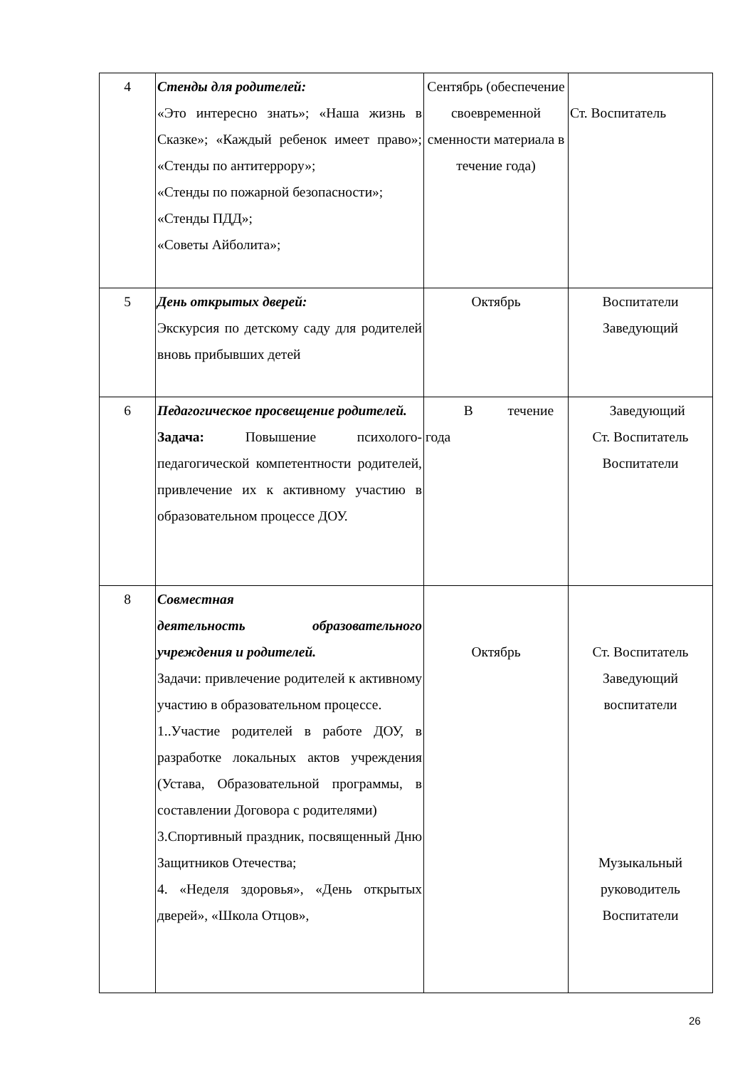| 4 | Стенды для родителей: «Это интересно знать»; «Наша жизнь в Сказке»; «Каждый ребенок имеет право»; «Стенды по антитеррору»; «Стенды по пожарной безопасности»; «Стенды ПДД»; «Советы Айболита»; | Сентябрь (обеспечение своевременной сменности материала в течение года) | Ст. Воспитатель |
| 5 | День открытых дверей: Экскурсия по детскому саду для родителей вновь прибывших детей | Октябрь | Воспитатели Заведующий |
| 6 | Педагогическое просвещение родителей. Задача: Повышение психолого-педагогической компетентности родителей, привлечение их к активному участию в образовательном процессе ДОУ. | В течение года | Заведующий Ст. Воспитатель Воспитатели |
| 8 | Совместная деятельность образовательного учреждения и родителей. Задачи: привлечение родителей к активному участию в образовательном процессе. 1..Участие родителей в работе ДОУ, в разработке локальных актов учреждения (Устава, Образовательной программы, в составлении Договора с родителями) 3.Спортивный праздник, посвященный Дню Защитников Отечества; 4. «Неделя здоровья», «День открытых дверей», «Школа Отцов», | Октябрь | Ст. Воспитатель Заведующий воспитатели Музыкальный руководитель Воспитатели |
26